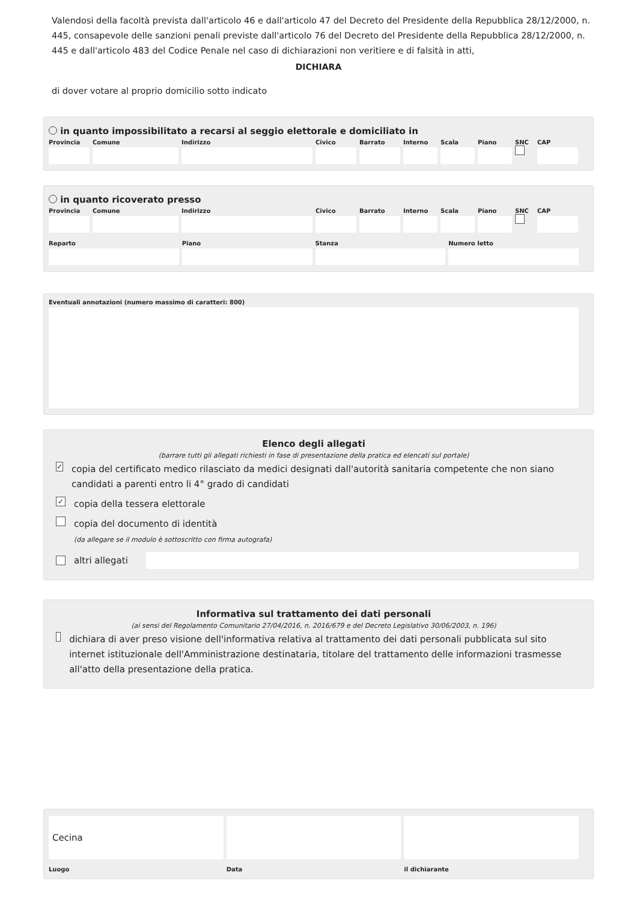Valendosi della facoltà prevista dall'articolo 46 e dall'articolo 47 del Decreto del Presidente della Repubblica 28/12/2000, n. 445, consapevole delle sanzioni penali previste dall'articolo 76 del Decreto del Presidente della Repubblica 28/12/2000, n. 445 e dall'articolo 483 del Codice Penale nel caso di dichiarazioni non veritiere e di falsità in atti,
DICHIARA
di dover votare al proprio domicilio sotto indicato
in quanto impossibilitato a recarsi al seggio elettorale e domiciliato in
Provincia Comune Indirizzo Civico Barrato Interno Scala Piano SNC
CAP
in quanto ricoverato presso
Provincia Comune Indirizzo Civico Barrato Interno Scala Piano SNC
CAP
Reparto Piano Stanza Numero letto
Eventuali annotazioni (numero massimo di caratteri: 800)
Elenco degli allegati
(barrare tutti gli allegati richiesti in fase di presentazione della pratica ed elencati sul portale)
✓ copia del certificato medico rilasciato da medici designati dall'autorità sanitaria competente che non siano candidati a parenti entro li 4° grado di candidati
✓ copia della tessera elettorale
copia del documento di identità
(da allegare se il modulo è sottoscritto con firma autografa)
altri allegati
Informativa sul trattamento dei dati personali
(ai sensi del Regolamento Comunitario 27/04/2016, n. 2016/679 e del Decreto Legislativo 30/06/2003, n. 196)
dichiara di aver preso visione dell'informativa relativa al trattamento dei dati personali pubblicata sul sito internet istituzionale dell'Amministrazione destinataria, titolare del trattamento delle informazioni trasmesse all'atto della presentazione della pratica.
Cecina
Luogo
Data
il dichiarante